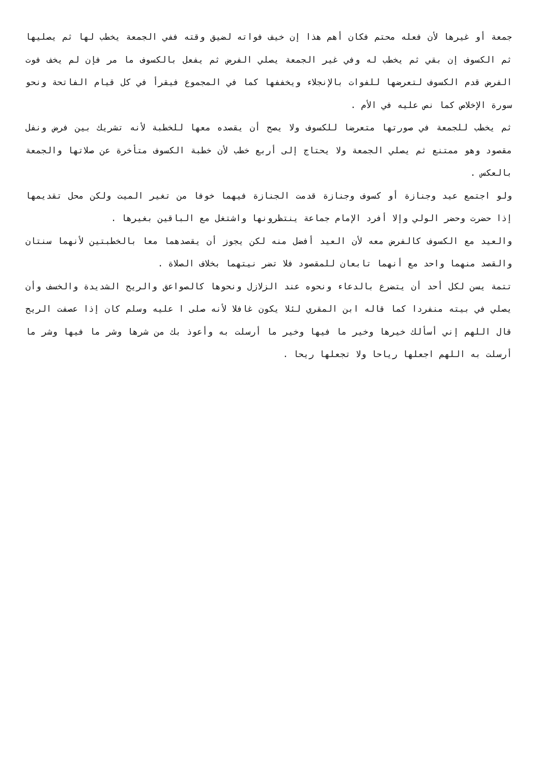جمعة أو غيرها لأن فعله محتم فكان أهم هذا إن خيف فواته لضيق وقته ففي الجمعة يخطب لها ثم يصليها ثم الكسوف إن بقي ثم يخطب له وفي غير الجمعة يصلي الفرض ثم يفعل بالكسوف ما مر فإن لم يخف فوت الفرض قدم الكسوف لتعرضها للفوات بالإنجلاء ويخففها كما في المجموع فيقرأ في كل قيام الفاتحة ونحو سورة الإخلاص كما نص عليه في الأم .
ثم يخطب للجمعة في صورتها متعرضا للكسوف ولا يصح أن يقصده معها للخطبة لأنه تشريك بين فرض ونفل مقصود وهو ممتنع ثم يصلي الجمعة ولا يحتاج إلى أربع خطب لأن خطبة الكسوف متأخرة عن صلاتها والجمعة بالعكس .
ولو اجتمع عيد وجنازة أو كسوف وجنازة قدمت الجنازة فيهما خوفا من تغير الميت ولكن محل تقديمها إذا حضرت وحضر الولي وإلا أفرد الإمام جماعة ينتظرونها واشتغل مع الباقين بغيرها .
والعيد مع الكسوف كالفرض معه لأن العيد أفضل منه لكن يجوز أن يقصدهما معا بالخطبتين لأنهما سنتان والقصد منهما واحد مع أنهما تابعان للمقصود فلا تضر نيتهما بخلاف الصلاة .
تتمة يسن لكل أحد أن يتضرع بالدعاء ونحوه عند الزلازل ونحوها كالصواعق والريح الشديدة والخسف وأن يصلي في بيته منفردا كما قاله ابن المقري لئلا يكون غافلا لأنه صلى ا عليه وسلم كان إذا عصفت الريح قال اللهم إني أسألك خيرها وخير ما فيها وخير ما أرسلت به وأعوذ بك من شرها وشر ما فيها وشر ما أرسلت به اللهم اجعلها رياحا ولا تجعلها ريحا .